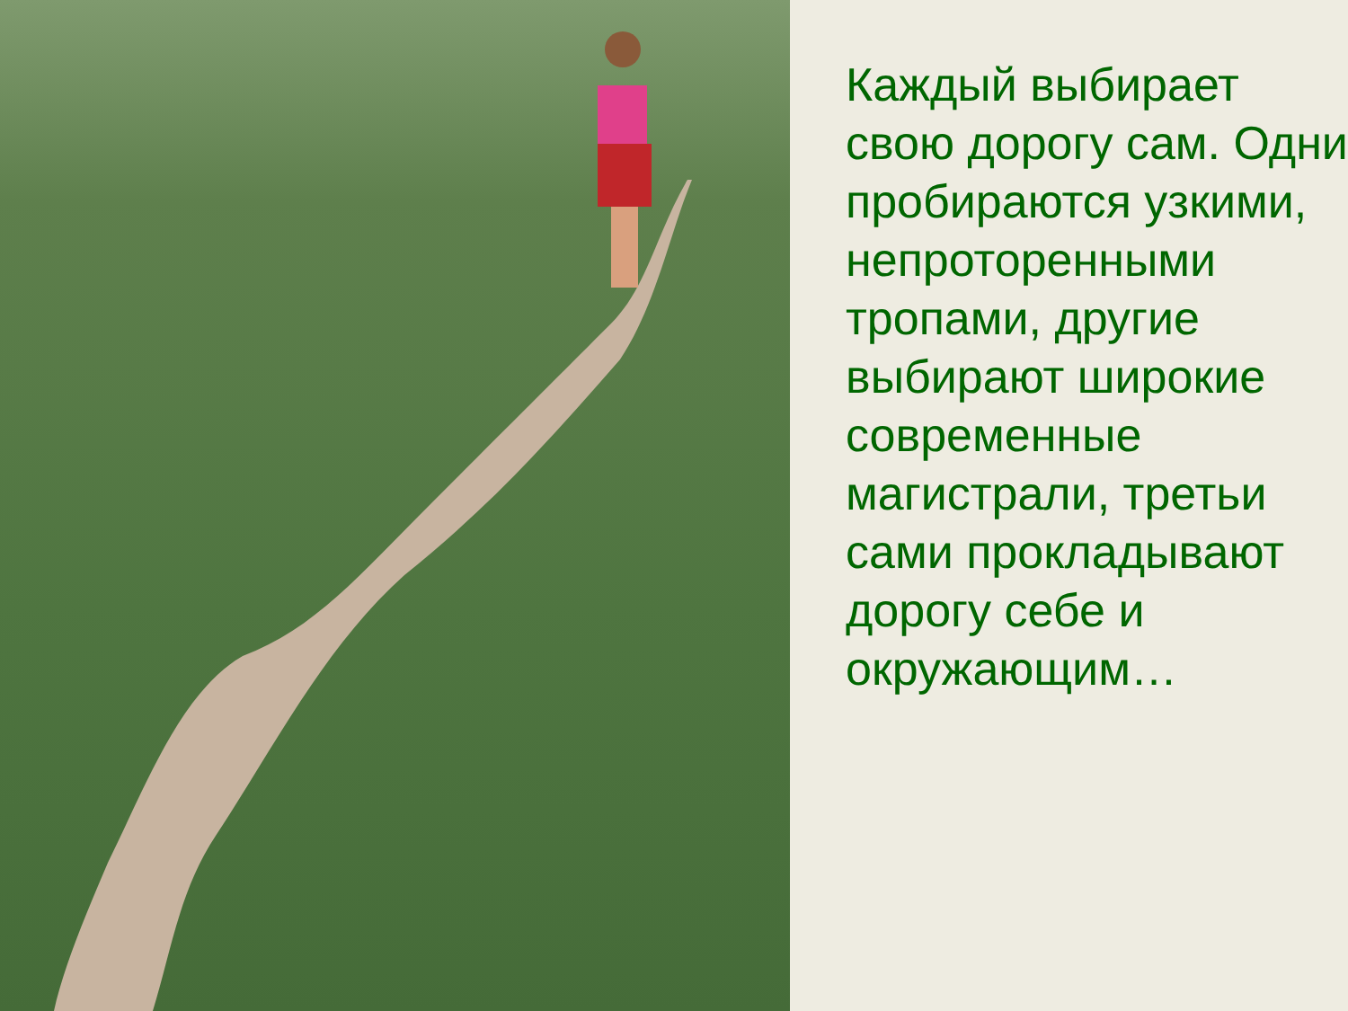Каждый выбирает свою дорогу сам. Одни пробираются узкими, непроторенными тропами, другие выбирают широкие современные магистрали, третьи сами прокладывают дорогу себе и окружающим…